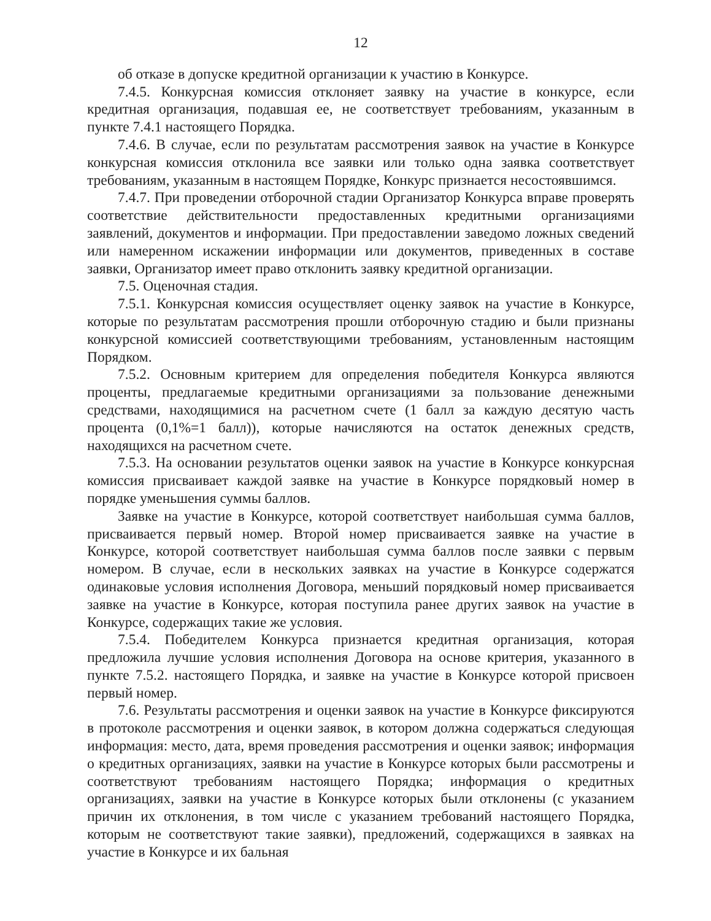12
об отказе в допуске кредитной организации к участию в Конкурсе.
7.4.5. Конкурсная комиссия отклоняет заявку на участие в конкурсе, если кредитная организация, подавшая ее, не соответствует требованиям, указанным в пункте 7.4.1 настоящего Порядка.
7.4.6. В случае, если по результатам рассмотрения заявок на участие в Конкурсе конкурсная комиссия отклонила все заявки или только одна заявка соответствует требованиям, указанным в настоящем Порядке, Конкурс признается несостоявшимся.
7.4.7. При проведении отборочной стадии Организатор Конкурса вправе проверять соответствие действительности предоставленных кредитными организациями заявлений, документов и информации. При предоставлении заведомо ложных сведений или намеренном искажении информации или документов, приведенных в составе заявки, Организатор имеет право отклонить заявку кредитной организации.
7.5. Оценочная стадия.
7.5.1. Конкурсная комиссия осуществляет оценку заявок на участие в Конкурсе, которые по результатам рассмотрения прошли отборочную стадию и были признаны конкурсной комиссией соответствующими требованиям, установленным настоящим Порядком.
7.5.2. Основным критерием для определения победителя Конкурса являются проценты, предлагаемые кредитными организациями за пользование денежными средствами, находящимися на расчетном счете (1 балл за каждую десятую часть процента (0,1%=1 балл)), которые начисляются на остаток денежных средств, находящихся на расчетном счете.
7.5.3. На основании результатов оценки заявок на участие в Конкурсе конкурсная комиссия присваивает каждой заявке на участие в Конкурсе порядковый номер в порядке уменьшения суммы баллов.
Заявке на участие в Конкурсе, которой соответствует наибольшая сумма баллов, присваивается первый номер. Второй номер присваивается заявке на участие в Конкурсе, которой соответствует наибольшая сумма баллов после заявки с первым номером. В случае, если в нескольких заявках на участие в Конкурсе содержатся одинаковые условия исполнения Договора, меньший порядковый номер присваивается заявке на участие в Конкурсе, которая поступила ранее других заявок на участие в Конкурсе, содержащих такие же условия.
7.5.4. Победителем Конкурса признается кредитная организация, которая предложила лучшие условия исполнения Договора на основе критерия, указанного в пункте 7.5.2. настоящего Порядка, и заявке на участие в Конкурсе которой присвоен первый номер.
7.6. Результаты рассмотрения и оценки заявок на участие в Конкурсе фиксируются в протоколе рассмотрения и оценки заявок, в котором должна содержаться следующая информация: место, дата, время проведения рассмотрения и оценки заявок; информация о кредитных организациях, заявки на участие в Конкурсе которых были рассмотрены и соответствуют требованиям настоящего Порядка; информация о кредитных организациях, заявки на участие в Конкурсе которых были отклонены (с указанием причин их отклонения, в том числе с указанием требований настоящего Порядка, которым не соответствуют такие заявки), предложений, содержащихся в заявках на участие в Конкурсе и их бальная